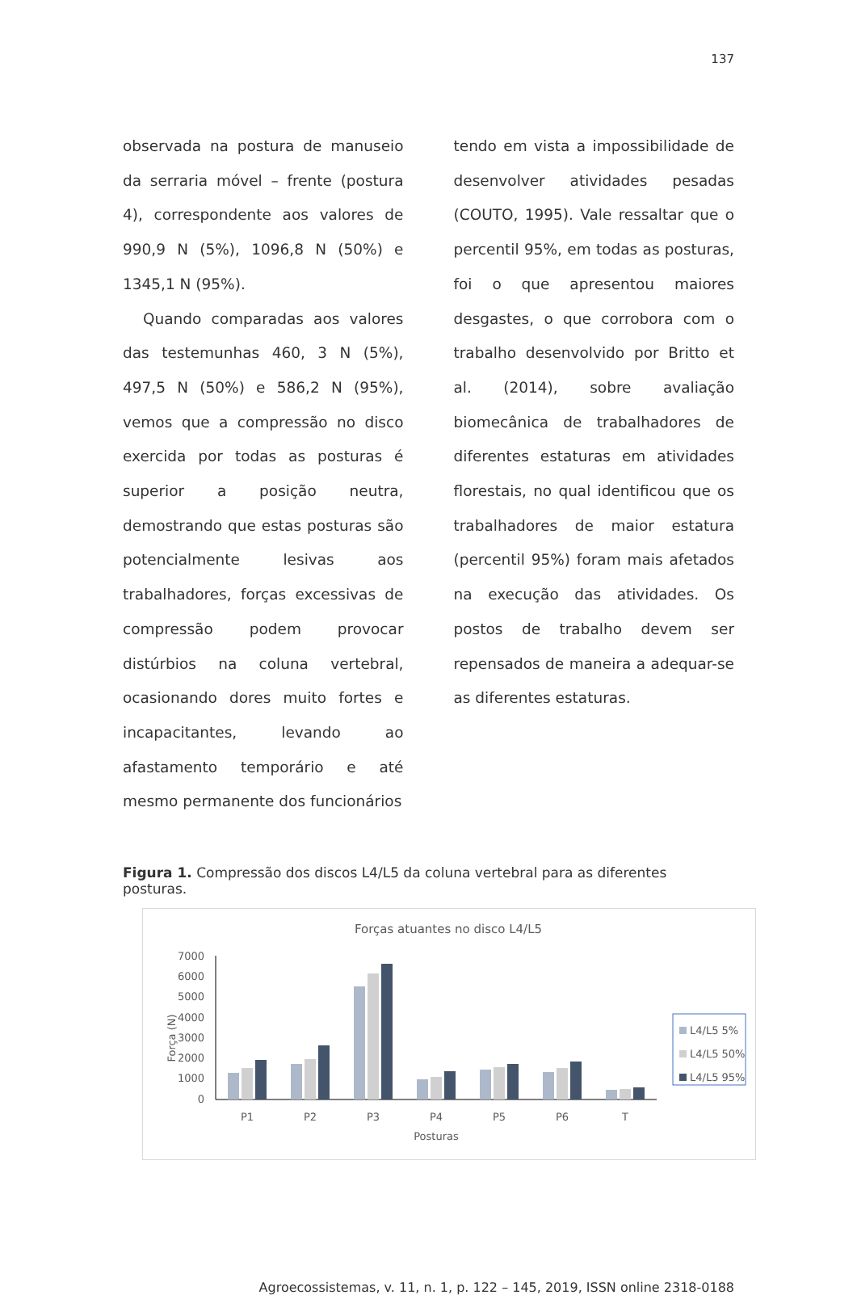137
observada na postura de manuseio da serraria móvel – frente (postura 4), correspondente aos valores de 990,9 N (5%), 1096,8 N (50%) e 1345,1 N (95%).
Quando comparadas aos valores das testemunhas 460, 3 N (5%), 497,5 N (50%) e 586,2 N (95%), vemos que a compressão no disco exercida por todas as posturas é superior a posição neutra, demostrando que estas posturas são potencialmente lesivas aos trabalhadores, forças excessivas de compressão podem provocar distúrbios na coluna vertebral, ocasionando dores muito fortes e incapacitantes, levando ao afastamento temporário e até mesmo permanente dos funcionários
tendo em vista a impossibilidade de desenvolver atividades pesadas (COUTO, 1995). Vale ressaltar que o percentil 95%, em todas as posturas, foi o que apresentou maiores desgastes, o que corrobora com o trabalho desenvolvido por Britto et al. (2014), sobre avaliação biomecânica de trabalhadores de diferentes estaturas em atividades florestais, no qual identificou que os trabalhadores de maior estatura (percentil 95%) foram mais afetados na execução das atividades. Os postos de trabalho devem ser repensados de maneira a adequar-se as diferentes estaturas.
Figura 1. Compressão dos discos L4/L5 da coluna vertebral para as diferentes posturas.
Forças atuantes no disco L4/L5
7000
6000
5000
4000
3000
2000
1000
0
Força (N)
P1
P2
P3
P4
P5
P6
T
Posturas
L4/L5 5%
L4/L5 50%
L4/L5 95%
Agroecossistemas, v. 11, n. 1, p. 122 – 145, 2019, ISSN online 2318-0188